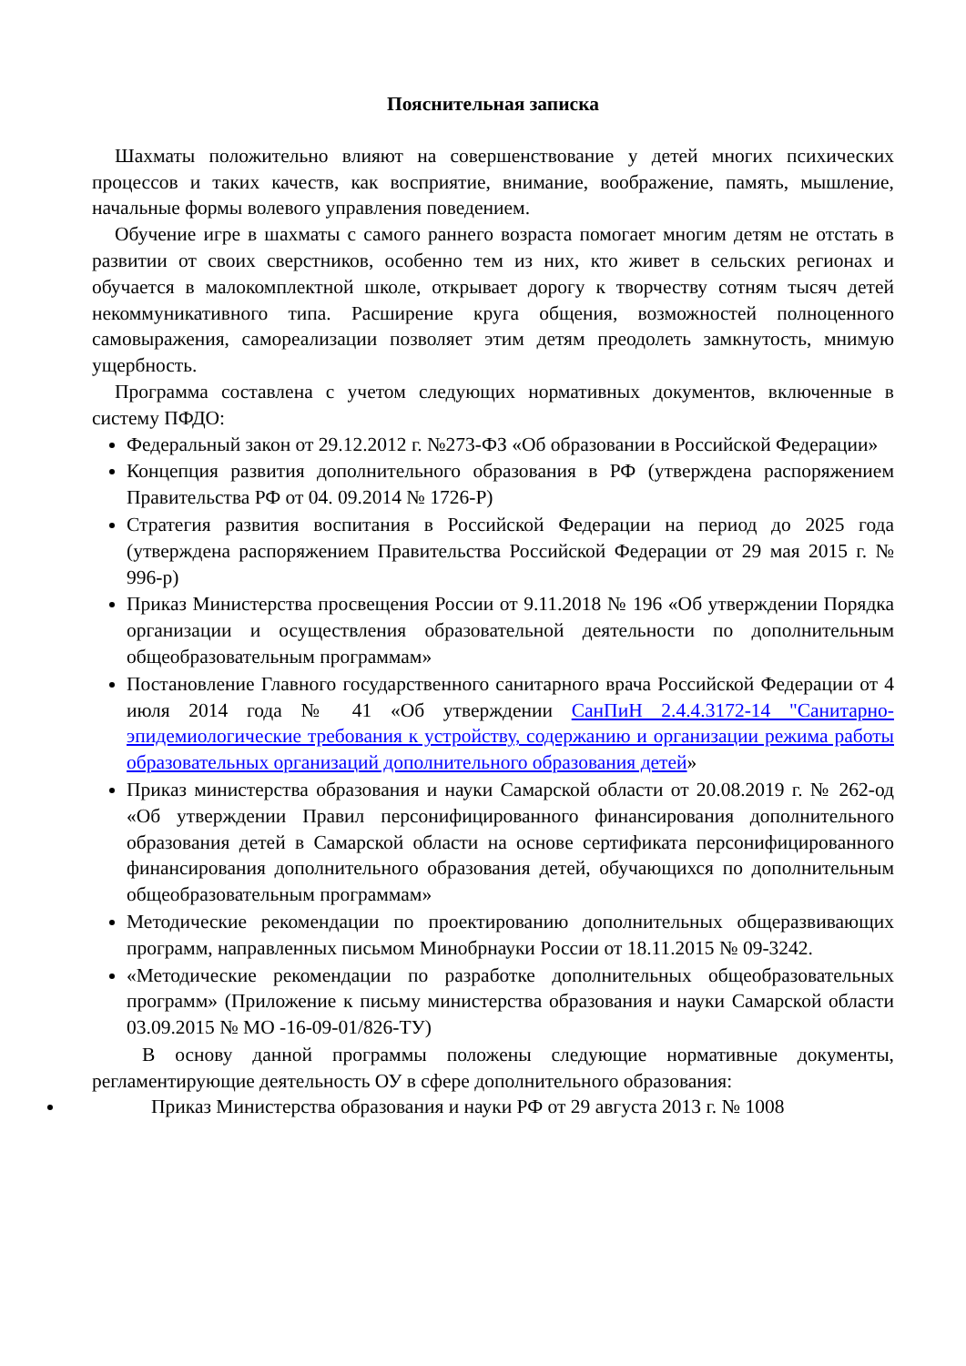Пояснительная записка
Шахматы положительно влияют на совершенствование у детей многих психических процессов и таких качеств, как восприятие, внимание, воображение, память, мышление, начальные формы волевого управления поведением.
Обучение игре в шахматы с самого раннего возраста помогает многим детям не отстать в развитии от своих сверстников, особенно тем из них, кто живет в сельских регионах и обучается в малокомплектной школе, открывает дорогу к творчеству сотням тысяч детей некоммуникативного типа. Расширение круга общения, возможностей полноценного самовыражения, самореализации позволяет этим детям преодолеть замкнутость, мнимую ущербность.
Программа составлена с учетом следующих нормативных документов, включенные в систему ПФДО:
Федеральный закон от 29.12.2012 г. №273-ФЗ «Об образовании в Российской Федерации»
Концепция развития дополнительного образования в РФ (утверждена распоряжением Правительства РФ от 04. 09.2014 № 1726-Р)
Стратегия развития воспитания в Российской Федерации на период до 2025 года (утверждена распоряжением Правительства Российской Федерации от 29 мая 2015 г. № 996-р)
Приказ Министерства просвещения России от 9.11.2018 № 196 «Об утверждении Порядка организации и осуществления образовательной деятельности по дополнительным общеобразовательным программам»
Постановление Главного государственного санитарного врача Российской Федерации от 4 июля 2014 года № 41 «Об утверждении СанПиН 2.4.4.3172-14 "Санитарно-эпидемиологические требования к устройству, содержанию и организации режима работы образовательных организаций дополнительного образования детей»
Приказ министерства образования и науки Самарской области от 20.08.2019 г. № 262-од «Об утверждении Правил персонифицированного финансирования дополнительного образования детей в Самарской области на основе сертификата персонифицированного финансирования дополнительного образования детей, обучающихся по дополнительным общеобразовательным программам»
Методические рекомендации по проектированию дополнительных общеразвивающих программ, направленных письмом Минобрнауки России от 18.11.2015 № 09-3242.
«Методические рекомендации по разработке дополнительных общеобразовательных программ» (Приложение к письму министерства образования и науки Самарской области 03.09.2015 № МО -16-09-01/826-ТУ)
В основу данной программы положены следующие нормативные документы, регламентирующие деятельность ОУ в сфере дополнительного образования:
Приказ Министерства образования и науки РФ от 29 августа 2013 г. № 1008